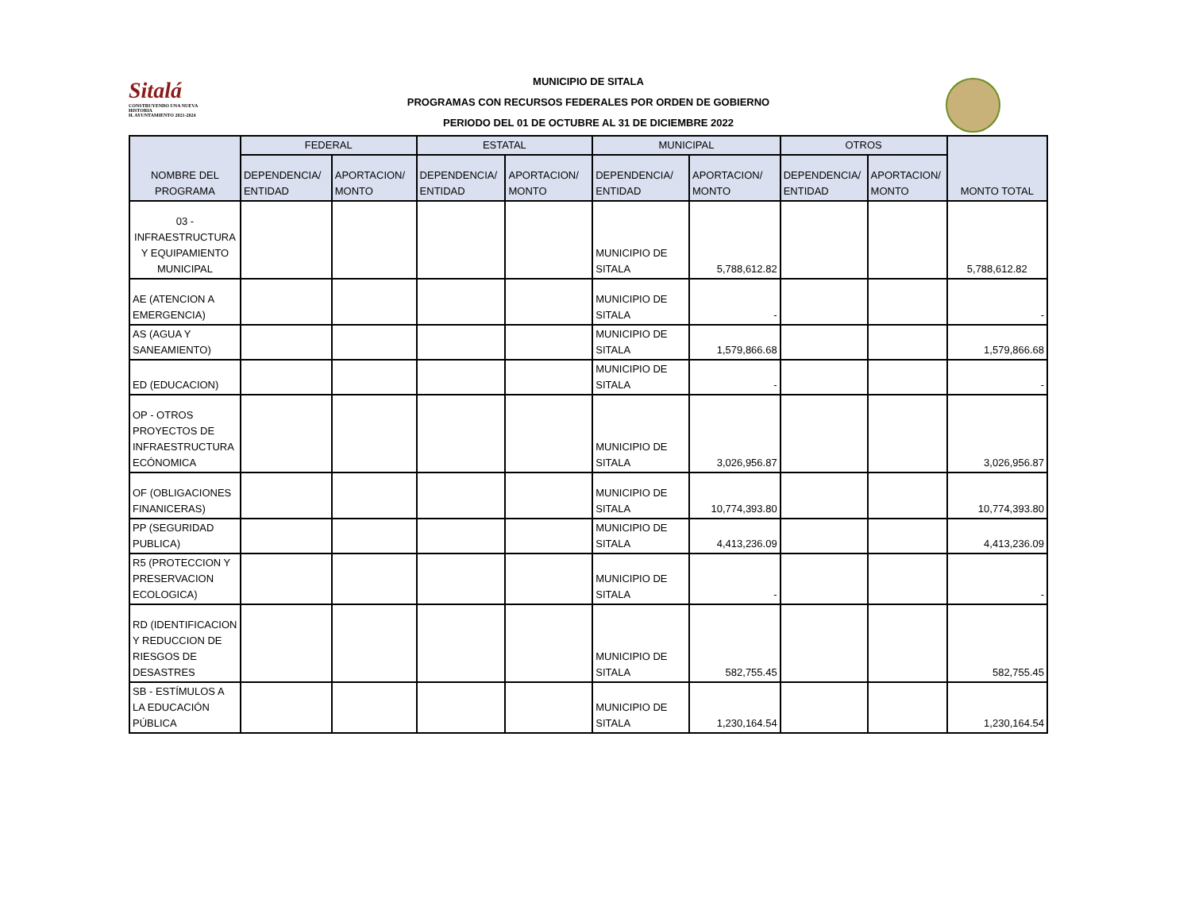Sitalá
CONSTRUYENDO UNA NUEVA HISTORIA
H. AYUNTAMIENTO 2021-2024
MUNICIPIO DE SITALA
PROGRAMAS CON RECURSOS FEDERALES POR ORDEN DE GOBIERNO
PERIODO DEL 01 DE OCTUBRE AL 31 DE DICIEMBRE 2022
| NOMBRE DEL PROGRAMA | FEDERAL | | ESTATAL | | MUNICIPAL | | OTROS | | MONTO TOTAL |
| --- | --- | --- | --- | --- | --- | --- | --- | --- | --- |
| | DEPENDENCIA/ ENTIDAD | APORTACION/ MONTO | DEPENDENCIA/ ENTIDAD | APORTACION/ MONTO | DEPENDENCIA/ ENTIDAD | APORTACION/ MONTO | DEPENDENCIA/ ENTIDAD | APORTACION/ MONTO | |
| 03 - INFRAESTRUCTURA Y EQUIPAMIENTO MUNICIPAL | | | | | MUNICIPIO DE SITALA | 5,788,612.82 | | | 5,788,612.82 |
| AE (ATENCION A EMERGENCIA) | | | | | MUNICIPIO DE SITALA | - | | | - |
| AS (AGUA Y SANEAMIENTO) | | | | | MUNICIPIO DE SITALA | 1,579,866.68 | | | 1,579,866.68 |
| ED (EDUCACION) | | | | | MUNICIPIO DE SITALA | - | | | - |
| OP - OTROS PROYECTOS DE INFRAESTRUCTURA ECÓNOMICA | | | | | MUNICIPIO DE SITALA | 3,026,956.87 | | | 3,026,956.87 |
| OF (OBLIGACIONES FINANICERAS) | | | | | MUNICIPIO DE SITALA | 10,774,393.80 | | | 10,774,393.80 |
| PP (SEGURIDAD PUBLICA) | | | | | MUNICIPIO DE SITALA | 4,413,236.09 | | | 4,413,236.09 |
| R5 (PROTECCION Y PRESERVACION ECOLOGICA) | | | | | MUNICIPIO DE SITALA | - | | | - |
| RD (IDENTIFICACION Y REDUCCION DE RIESGOS DE DESASTRES | | | | | MUNICIPIO DE SITALA | 582,755.45 | | | 582,755.45 |
| SB - ESTÍMULOS A LA EDUCACIÓN PÚBLICA | | | | | MUNICIPIO DE SITALA | 1,230,164.54 | | | 1,230,164.54 |